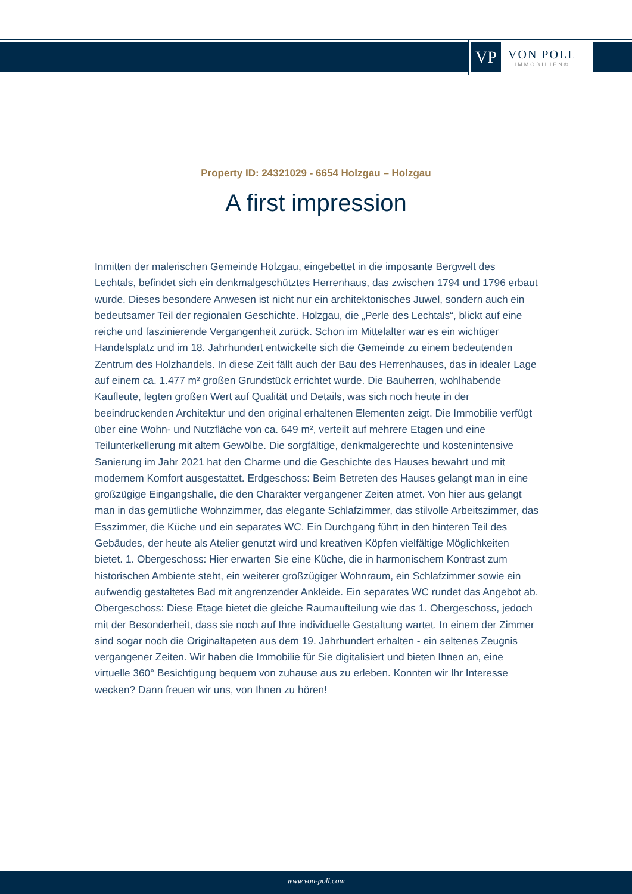VP
VON POLL
IMMOBILIEN®
Property ID: 24321029 - 6654 Holzgau – Holzgau
A first impression
Inmitten der malerischen Gemeinde Holzgau, eingebettet in die imposante Bergwelt des Lechtals, befindet sich ein denkmalgeschütztes Herrenhaus, das zwischen 1794 und 1796 erbaut wurde. Dieses besondere Anwesen ist nicht nur ein architektonisches Juwel, sondern auch ein bedeutsamer Teil der regionalen Geschichte. Holzgau, die „Perle des Lechtals“, blickt auf eine reiche und faszinierende Vergangenheit zurück. Schon im Mittelalter war es ein wichtiger Handelsplatz und im 18. Jahrhundert entwickelte sich die Gemeinde zu einem bedeutenden Zentrum des Holzhandels. In diese Zeit fällt auch der Bau des Herrenhauses, das in idealer Lage auf einem ca. 1.477 m² großen Grundstück errichtet wurde. Die Bauherren, wohlhabende Kaufleute, legten großen Wert auf Qualität und Details, was sich noch heute in der beeindruckenden Architektur und den original erhaltenen Elementen zeigt. Die Immobilie verfügt über eine Wohn- und Nutzfläche von ca. 649 m², verteilt auf mehrere Etagen und eine Teilunterkellerung mit altem Gewölbe. Die sorgfältige, denkmalgerechte und kostenintensive Sanierung im Jahr 2021 hat den Charme und die Geschichte des Hauses bewahrt und mit modernem Komfort ausgestattet. Erdgeschoss: Beim Betreten des Hauses gelangt man in eine großzügige Eingangshalle, die den Charakter vergangener Zeiten atmet. Von hier aus gelangt man in das gemütliche Wohnzimmer, das elegante Schlafzimmer, das stilvolle Arbeitszimmer, das Esszimmer, die Küche und ein separates WC. Ein Durchgang führt in den hinteren Teil des Gebäudes, der heute als Atelier genutzt wird und kreativen Köpfen vielfältige Möglichkeiten bietet. 1. Obergeschoss: Hier erwarten Sie eine Küche, die in harmonischem Kontrast zum historischen Ambiente steht, ein weiterer großzügiger Wohnraum, ein Schlafzimmer sowie ein aufwendig gestaltetes Bad mit angrenzender Ankleide. Ein separates WC rundet das Angebot ab. Obergeschoss: Diese Etage bietet die gleiche Raumaufteilung wie das 1. Obergeschoss, jedoch mit der Besonderheit, dass sie noch auf Ihre individuelle Gestaltung wartet. In einem der Zimmer sind sogar noch die Originaltapeten aus dem 19. Jahrhundert erhalten - ein seltenes Zeugnis vergangener Zeiten. Wir haben die Immobilie für Sie digitalisiert und bieten Ihnen an, eine virtuelle 360° Besichtigung bequem von zuhause aus zu erleben. Konnten wir Ihr Interesse wecken? Dann freuen wir uns, von Ihnen zu hören!
www.von-poll.com